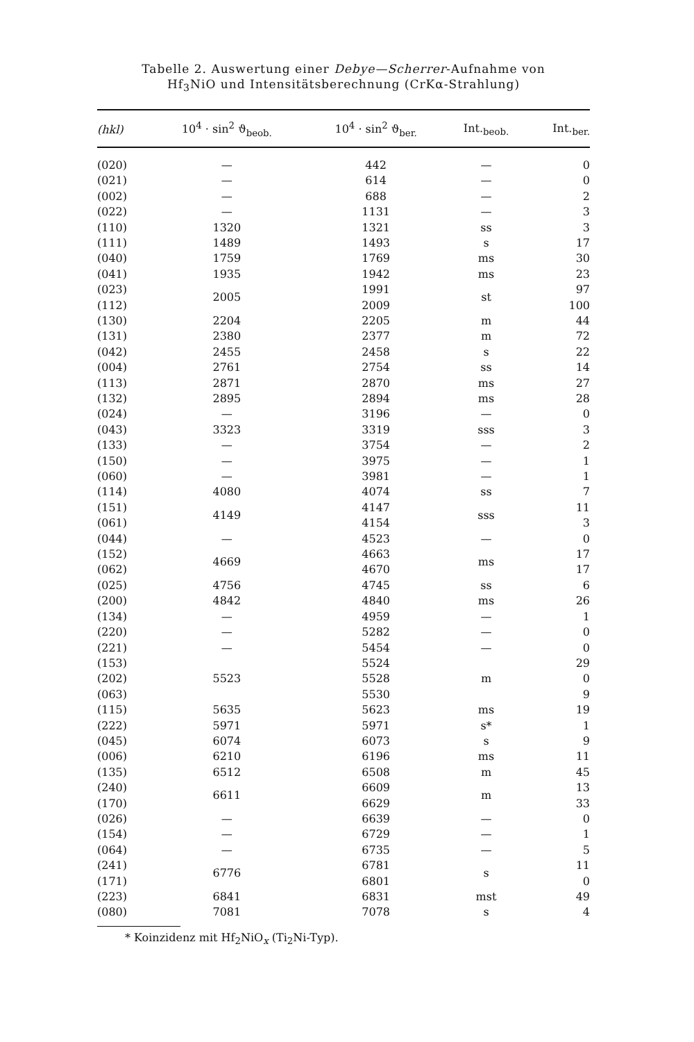Tabelle 2. Auswertung einer Debye—Scherrer-Aufnahme von
Hf<sub>3</sub>NiO und Intensitätsberechnung (CrKα-Strahlung)
| (hkl) | 10<sup>4</sup> · sin<sup>2</sup> ϑ<sub>beob.</sub> | 10<sup>4</sup> · sin<sup>2</sup> ϑ<sub>ber.</sub> | Int.<sub>beob.</sub> | Int.<sub>ber.</sub> |
| --- | --- | --- | --- | --- |
| (020) | — | 442 | — | 0 |
| (021) | — | 614 | — | 0 |
| (002) | — | 688 | — | 2 |
| (022) | — | 1131 | — | 3 |
| (110) | 1320 | 1321 | ss | 3 |
| (111) | 1489 | 1493 | s | 17 |
| (040) | 1759 | 1769 | ms | 30 |
| (041) | 1935 | 1942 | ms | 23 |
| (023) (112) | 2005 | 1991 2009 | st | 97 100 |
| (130) | 2204 | 2205 | m | 44 |
| (131) | 2380 | 2377 | m | 72 |
| (042) | 2455 | 2458 | s | 22 |
| (004) | 2761 | 2754 | ss | 14 |
| (113) | 2871 | 2870 | ms | 27 |
| (132) | 2895 | 2894 | ms | 28 |
| (024) | — | 3196 | — | 0 |
| (043) | 3323 | 3319 | sss | 3 |
| (133) | — | 3754 | — | 2 |
| (150) | — | 3975 | — | 1 |
| (060) | — | 3981 | — | 1 |
| (114) | 4080 | 4074 | ss | 7 |
| (151) (061) | 4149 | 4147 4154 | sss | 11 3 |
| (044) | — | 4523 | — | 0 |
| (152) (062) | 4669 | 4663 4670 | ms | 17 17 |
| (025) | 4756 | 4745 | ss | 6 |
| (200) | 4842 | 4840 | ms | 26 |
| (134) | — | 4959 | — | 1 |
| (220) | — | 5282 | — | 0 |
| (221) | — | 5454 | — | 0 |
| (153) (202) (063) | 5523 | 5524 5528 5530 | m | 29 0 9 |
| (115) | 5635 | 5623 | ms | 19 |
| (222) | 5971 | 5971 | s* | 1 |
| (045) | 6074 | 6073 | s | 9 |
| (006) | 6210 | 6196 | ms | 11 |
| (135) | 6512 | 6508 | m | 45 |
| (240) (170) | 6611 | 6609 6629 | m | 13 33 |
| (026) | — | 6639 | — | 0 |
| (154) | — | 6729 | — | 1 |
| (064) | — | 6735 | — | 5 |
| (241) (171) | 6776 | 6781 6801 | s | 11 0 |
| (223) | 6841 | 6831 | mst | 49 |
| (080) | 7081 | 7078 | s | 4 |
* Koinzidenz mit Hf<sub>2</sub>NiO<sub>x</sub> (Ti<sub>2</sub>Ni-Typ).